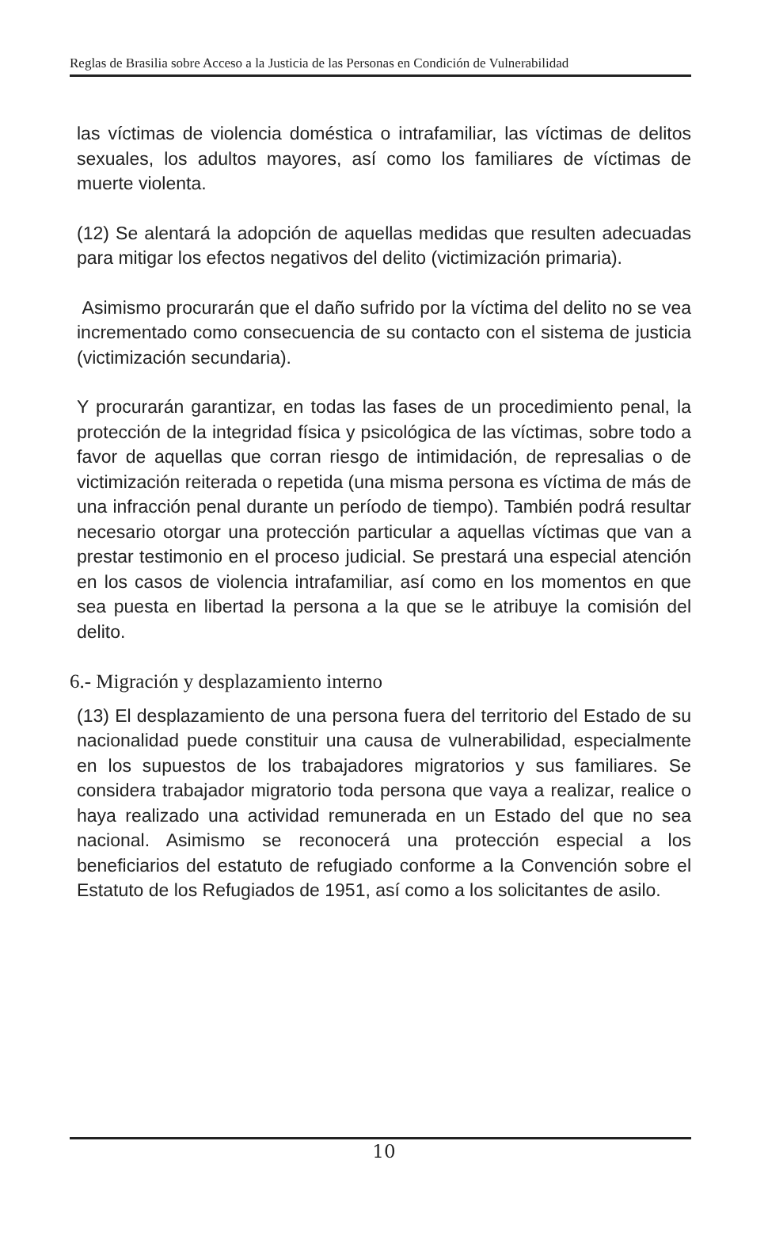Reglas de Brasilia sobre Acceso a la Justicia de las Personas en Condición de Vulnerabilidad
las víctimas de violencia doméstica o intrafamiliar, las víctimas de delitos sexuales, los adultos mayores, así como los familiares de víctimas de muerte violenta.
(12) Se alentará la adopción de aquellas medidas que resulten adecuadas para mitigar los efectos negativos del delito (victimización primaria).
Asimismo procurarán que el daño sufrido por la víctima del delito no se vea incrementado como consecuencia de su contacto con el sistema de justicia (victimización secundaria).
Y procurarán garantizar, en todas las fases de un procedimiento penal, la protección de la integridad física y psicológica de las víctimas, sobre todo a favor de aquellas que corran riesgo de intimidación, de represalias o de victimización reiterada o repetida (una misma persona es víctima de más de una infracción penal durante un período de tiempo). También podrá resultar necesario otorgar una protección particular a aquellas víctimas que van a prestar testimonio en el proceso judicial. Se prestará una especial atención en los casos de violencia intrafamiliar, así como en los momentos en que sea puesta en libertad la persona a la que se le atribuye la comisión del delito.
6.- Migración y desplazamiento interno
(13) El desplazamiento de una persona fuera del territorio del Estado de su nacionalidad puede constituir una causa de vulnerabilidad, especialmente en los supuestos de los trabajadores migratorios y sus familiares. Se considera trabajador migratorio toda persona que vaya a realizar, realice o haya realizado una actividad remunerada en un Estado del que no sea nacional. Asimismo se reconocerá una protección especial a los beneficiarios del estatuto de refugiado conforme a la Convención sobre el Estatuto de los Refugiados de 1951, así como a los solicitantes de asilo.
10